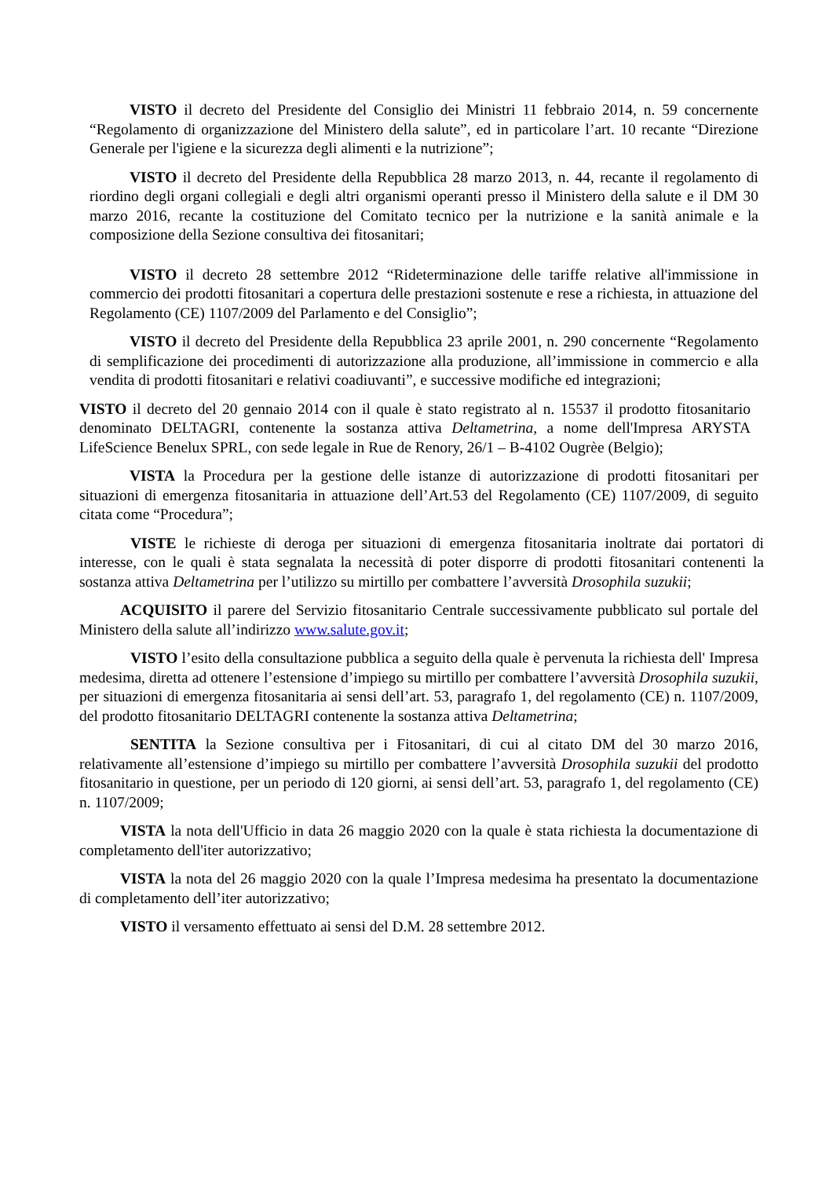VISTO il decreto del Presidente del Consiglio dei Ministri 11 febbraio 2014, n. 59 concernente “Regolamento di organizzazione del Ministero della salute”, ed in particolare l’art. 10 recante “Direzione Generale per l'igiene e la sicurezza degli alimenti e la nutrizione”;
VISTO il decreto del Presidente della Repubblica 28 marzo 2013, n. 44, recante il regolamento di riordino degli organi collegiali e degli altri organismi operanti presso il Ministero della salute e il DM 30 marzo 2016, recante la costituzione del Comitato tecnico per la nutrizione e la sanità animale e la composizione della Sezione consultiva dei fitosanitari;
VISTO il decreto 28 settembre 2012 “Rideterminazione delle tariffe relative all'immissione in commercio dei prodotti fitosanitari a copertura delle prestazioni sostenute e rese a richiesta, in attuazione del Regolamento (CE) 1107/2009 del Parlamento e del Consiglio”;
VISTO il decreto del Presidente della Repubblica 23 aprile 2001, n. 290 concernente “Regolamento di semplificazione dei procedimenti di autorizzazione alla produzione, all’immissione in commercio e alla vendita di prodotti fitosanitari e relativi coadiuvanti”, e successive modifiche ed integrazioni;
VISTO il decreto del 20 gennaio 2014 con il quale è stato registrato al n. 15537 il prodotto fitosanitario denominato DELTAGRI, contenente la sostanza attiva Deltametrina, a nome dell'Impresa ARYSTA LifeScience Benelux SPRL, con sede legale in Rue de Renory, 26/1 – B-4102 Ougrèe (Belgio);
VISTA la Procedura per la gestione delle istanze di autorizzazione di prodotti fitosanitari per situazioni di emergenza fitosanitaria in attuazione dell’Art.53 del Regolamento (CE) 1107/2009, di seguito citata come “Procedura”;
VISTE le richieste di deroga per situazioni di emergenza fitosanitaria inoltrate dai portatori di interesse, con le quali è stata segnalata la necessità di poter disporre di prodotti fitosanitari contenenti la sostanza attiva Deltametrina per l’utilizzo su mirtillo per combattere l’avversità Drosophila suzukii;
ACQUISITO il parere del Servizio fitosanitario Centrale successivamente pubblicato sul portale del Ministero della salute all’indirizzo www.salute.gov.it;
VISTO l’esito della consultazione pubblica a seguito della quale è pervenuta la richiesta dell' Impresa medesima, diretta ad ottenere l’estensione d’impiego su mirtillo per combattere l’avversità Drosophila suzukii, per situazioni di emergenza fitosanitaria ai sensi dell’art. 53, paragrafo 1, del regolamento (CE) n. 1107/2009, del prodotto fitosanitario DELTAGRI contenente la sostanza attiva Deltametrina;
SENTITA la Sezione consultiva per i Fitosanitari, di cui al citato DM del 30 marzo 2016, relativamente all’estensione d’impiego su mirtillo per combattere l’avversità Drosophila suzukii del prodotto fitosanitario in questione, per un periodo di 120 giorni, ai sensi dell’art. 53, paragrafo 1, del regolamento (CE) n. 1107/2009;
VISTA la nota dell'Ufficio in data 26 maggio 2020 con la quale è stata richiesta la documentazione di completamento dell'iter autorizzativo;
VISTA la nota del 26 maggio 2020 con la quale l’Impresa medesima ha presentato la documentazione di completamento dell’iter autorizzativo;
VISTO il versamento effettuato ai sensi del D.M. 28 settembre 2012.